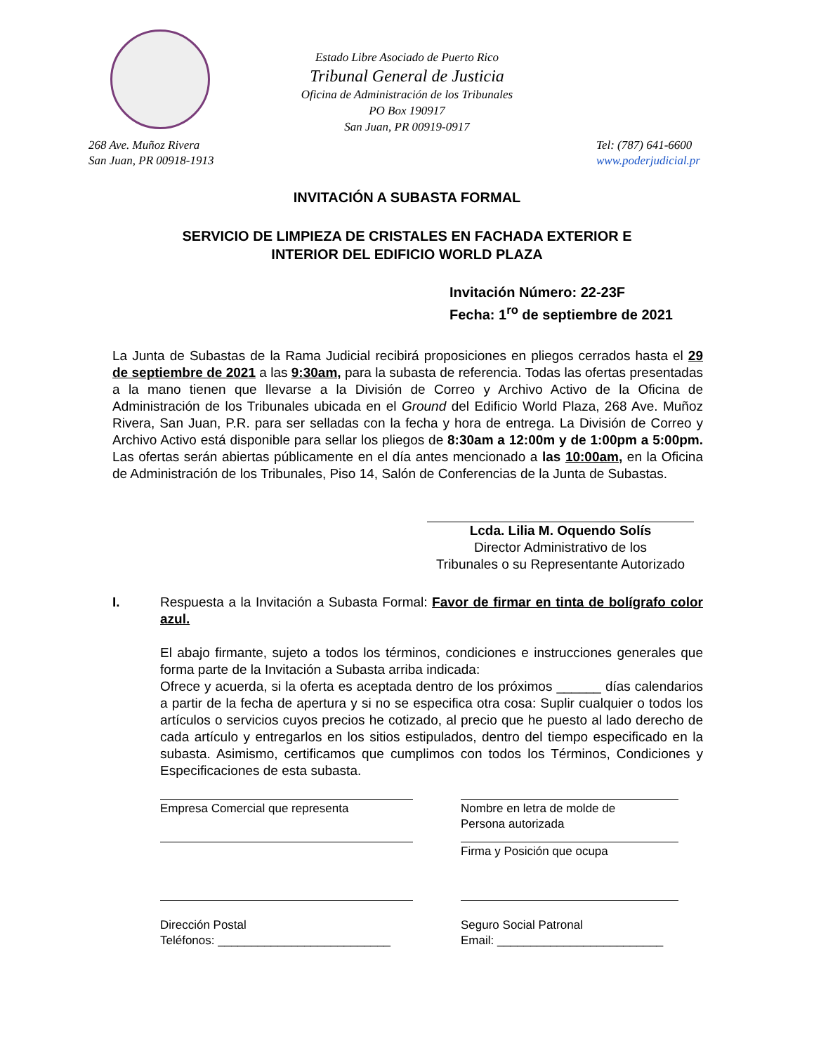Estado Libre Asociado de Puerto Rico
Tribunal General de Justicia
Oficina de Administración de los Tribunales
PO Box 190917
San Juan, PR 00919-0917
268 Ave. Muñoz Rivera
San Juan, PR 00918-1913
Tel: (787) 641-6600
www.poderjudicial.pr
INVITACIÓN A SUBASTA FORMAL
SERVICIO DE LIMPIEZA DE CRISTALES EN FACHADA EXTERIOR E
INTERIOR DEL EDIFICIO WORLD PLAZA
Invitación Número: 22-23F
Fecha: 1<sup>ro</sup> de septiembre de 2021
La Junta de Subastas de la Rama Judicial recibirá proposiciones en pliegos cerrados hasta el 29 de septiembre de 2021 a las 9:30am, para la subasta de referencia. Todas las ofertas presentadas a la mano tienen que llevarse a la División de Correo y Archivo Activo de la Oficina de Administración de los Tribunales ubicada en el Ground del Edificio World Plaza, 268 Ave. Muñoz Rivera, San Juan, P.R. para ser selladas con la fecha y hora de entrega. La División de Correo y Archivo Activo está disponible para sellar los pliegos de 8:30am a 12:00m y de 1:00pm a 5:00pm. Las ofertas serán abiertas públicamente en el día antes mencionado a las 10:00am, en la Oficina de Administración de los Tribunales, Piso 14, Salón de Conferencias de la Junta de Subastas.
Lcda. Lilia M. Oquendo Solís
Director Administrativo de los
Tribunales o su Representante Autorizado
I. Respuesta a la Invitación a Subasta Formal: Favor de firmar en tinta de bolígrafo color azul.
El abajo firmante, sujeto a todos los términos, condiciones e instrucciones generales que forma parte de la Invitación a Subasta arriba indicada:
Ofrece y acuerda, si la oferta es aceptada dentro de los próximos ______ días calendarios a partir de la fecha de apertura y si no se especifica otra cosa: Suplir cualquier o todos los artículos o servicios cuyos precios he cotizado, al precio que he puesto al lado derecho de cada artículo y entregarlos en los sitios estipulados, dentro del tiempo especificado en la subasta. Asimismo, certificamos que cumplimos con todos los Términos, Condiciones y Especificaciones de esta subasta.
Empresa Comercial que representa
Nombre en letra de molde de
Persona autorizada
Firma y Posición que ocupa
Dirección Postal
Teléfonos: __________________________
Seguro Social Patronal
Email: _________________________